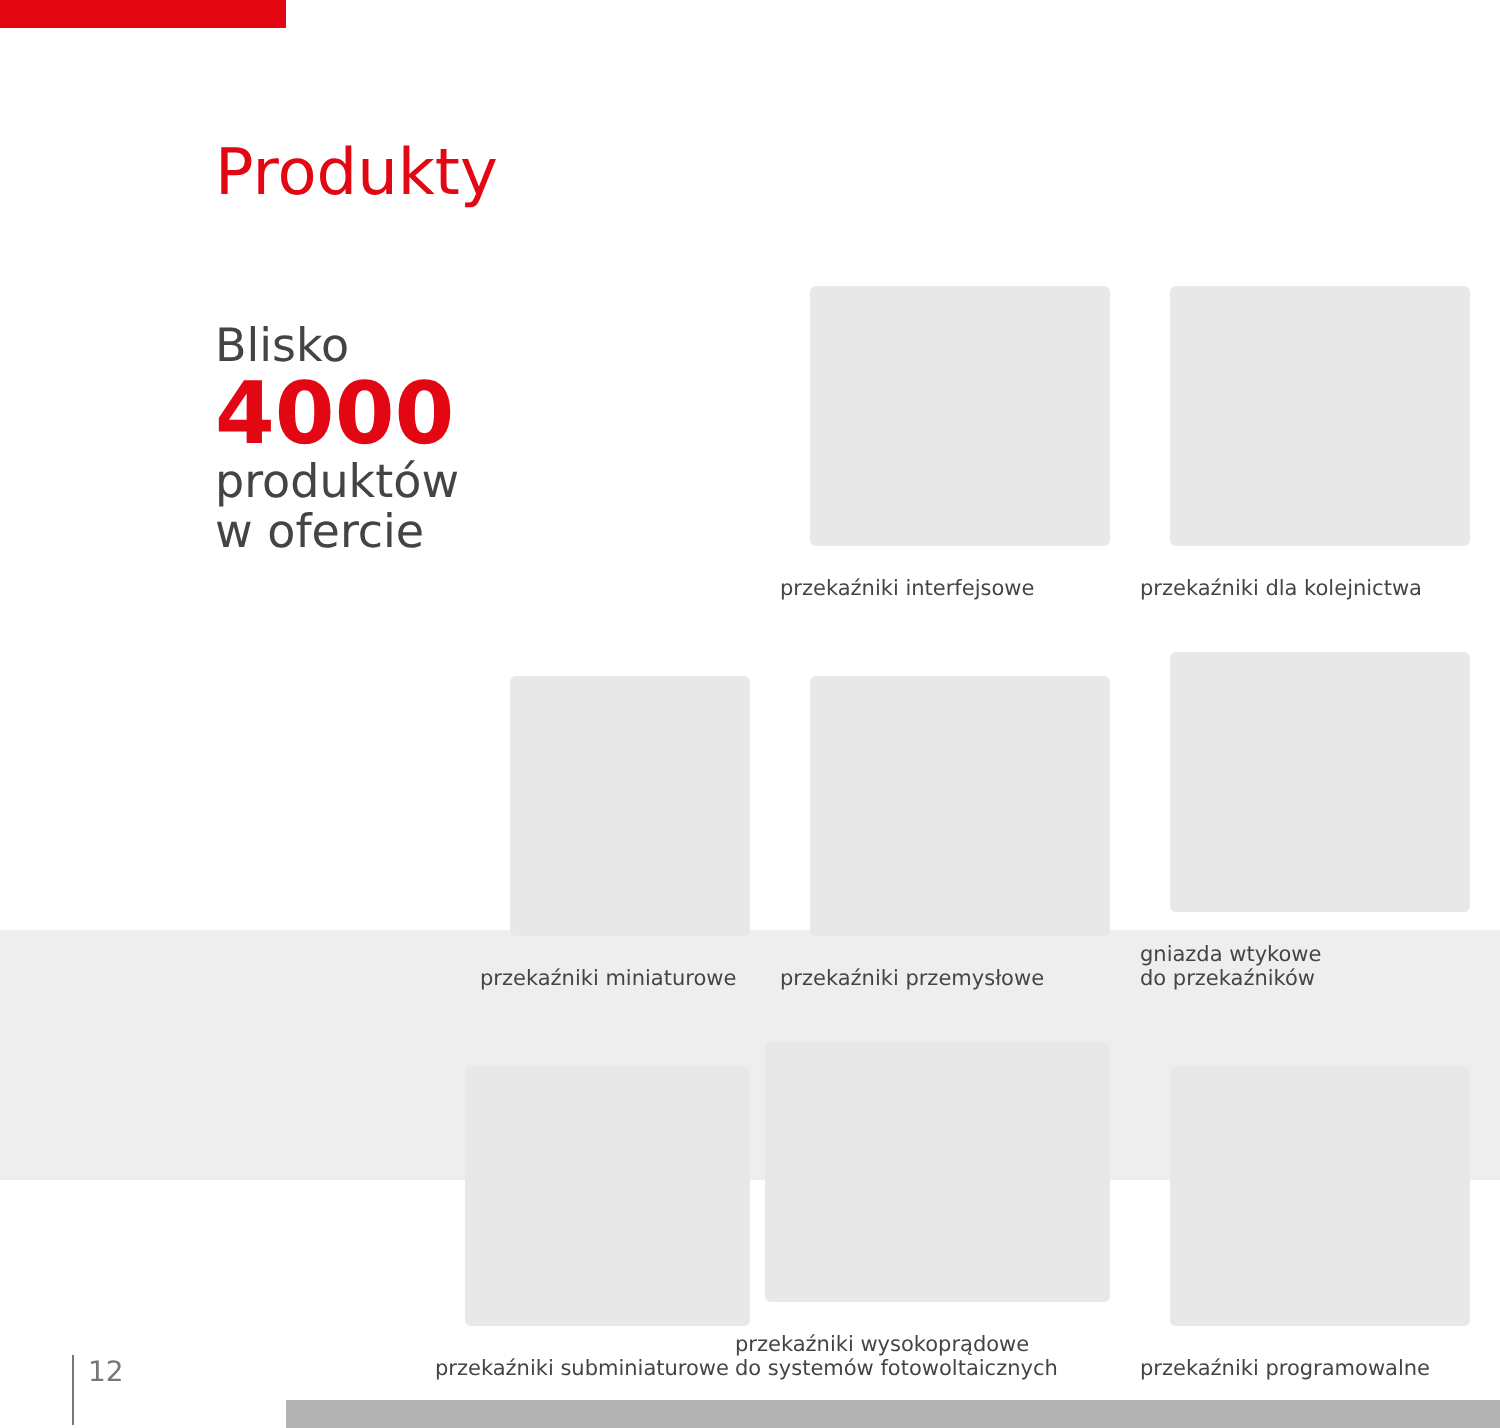Produkty
Blisko
4000
produktów
w ofercie
przekaźniki interfejsowe
przekaźniki dla kolejnictwa
przekaźniki miniaturowe
przekaźniki przemysłowe
gniazda wtykowe
do przekaźników
przekaźniki subminiaturowe
przekaźniki wysokoprądowe
do systemów fotowoltaicznych
przekaźniki programowalne
12